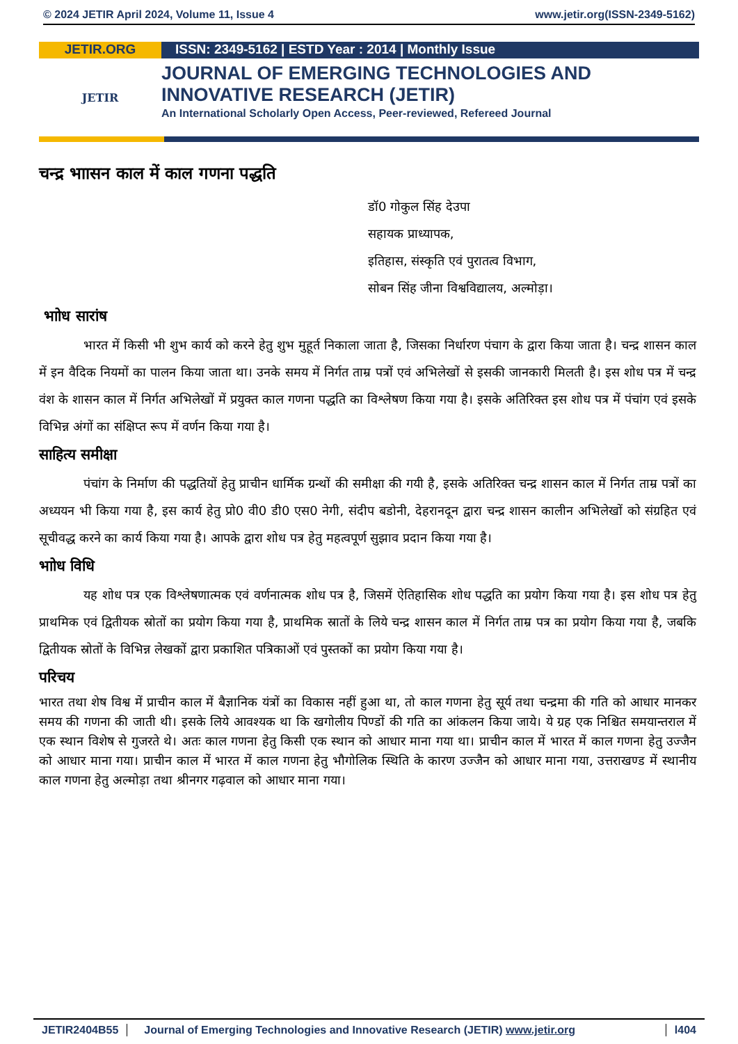© 2024 JETIR April 2024, Volume 11, Issue 4 www.jetir.org(ISSN-2349-5162)
JETIR.ORG ISSN: 2349-5162 | ESTD Year : 2014 | Monthly Issue
JETIR
JOURNAL OF EMERGING TECHNOLOGIES AND
INNOVATIVE RESEARCH (JETIR)
An International Scholarly Open Access, Peer-reviewed, Refereed Journal
चन्द्र भाासन काल में काल गणना पद्धति
डॉ0 गोकुल सिंह देउपा
सहायक प्राध्यापक,
इतिहास, संस्कृति एवं पुरातत्व विभाग,
सोबन सिंह जीना विश्वविद्यालय, अल्मोड़ा।
भाोध सारांष
भारत में किसी भी शुभ कार्य को करने हेतु शुभ मुहूर्त निकाला जाता है, जिसका निर्धारण पंचाग के द्वारा किया जाता है। चन्द्र शासन काल में इन वैदिक नियमों का पालन किया जाता था। उनके समय में निर्गत ताम्र पत्रों एवं अभिलेखों से इसकी जानकारी मिलती है। इस शोध पत्र में चन्द्र वंश के शासन काल में निर्गत अभिलेखों में प्रयुक्त काल गणना पद्धति का विश्लेषण किया गया है। इसके अतिरिक्त इस शोध पत्र में पंचांग एवं इसके विभिन्न अंगों का संक्षिप्त रूप में वर्णन किया गया है।
साहित्य समीक्षा
पंचांग के निर्माण की पद्धतियों हेतु प्राचीन धार्मिक ग्रन्थों की समीक्षा की गयी है, इसके अतिरिक्त चन्द्र शासन काल में निर्गत ताम्र पत्रों का अध्ययन भी किया गया है, इस कार्य हेतु प्रो0 वी0 डी0 एस0 नेगी, संदीप बडोनी, देहरानदून द्वारा चन्द्र शासन कालीन अभिलेखों को संग्रहित एवं सूचीवद्ध करने का कार्य किया गया है। आपके द्वारा शोध पत्र हेतु महत्वपूर्ण सुझाव प्रदान किया गया है।
भाोध विधि
यह शोध पत्र एक विश्लेषणात्मक एवं वर्णनात्मक शोध पत्र है, जिसमें ऐतिहासिक शोध पद्धति का प्रयोग किया गया है। इस शोध पत्र हेतु प्राथमिक एवं द्वितीयक स्रोतों का प्रयोग किया गया है, प्राथमिक स्रातों के लिये चन्द्र शासन काल में निर्गत ताम्र पत्र का प्रयोग किया गया है, जबकि द्वितीयक स्रोतों के विभिन्न लेखकों द्वारा प्रकाशित पत्रिकाओं एवं पुस्तकों का प्रयोग किया गया है।
परिचय
भारत तथा शेष विश्व में प्राचीन काल में बैज्ञानिक यंत्रों का विकास नहीं हुआ था, तो काल गणना हेतु सूर्य तथा चन्द्रमा की गति को आधार मानकर समय की गणना की जाती थी। इसके लिये आवश्यक था कि खगोलीय पिण्डों की गति का आंकलन किया जाये। ये ग्रह एक निश्चित समयान्तराल में एक स्थान विशेष से गुजरते थे। अतः काल गणना हेतु किसी एक स्थान को आधार माना गया था। प्राचीन काल में भारत में काल गणना हेतु उज्जैन को आधार माना गया। प्राचीन काल में भारत में काल गणना हेतु भौगोलिक स्थिति के कारण उज्जैन को आधार माना गया, उत्तराखण्ड में स्थानीय काल गणना हेतु अल्मोड़ा तथा श्रीनगर गढ़वाल को आधार माना गया।
JETIR2404B55 Journal of Emerging Technologies and Innovative Research (JETIR) www.jetir.org l404